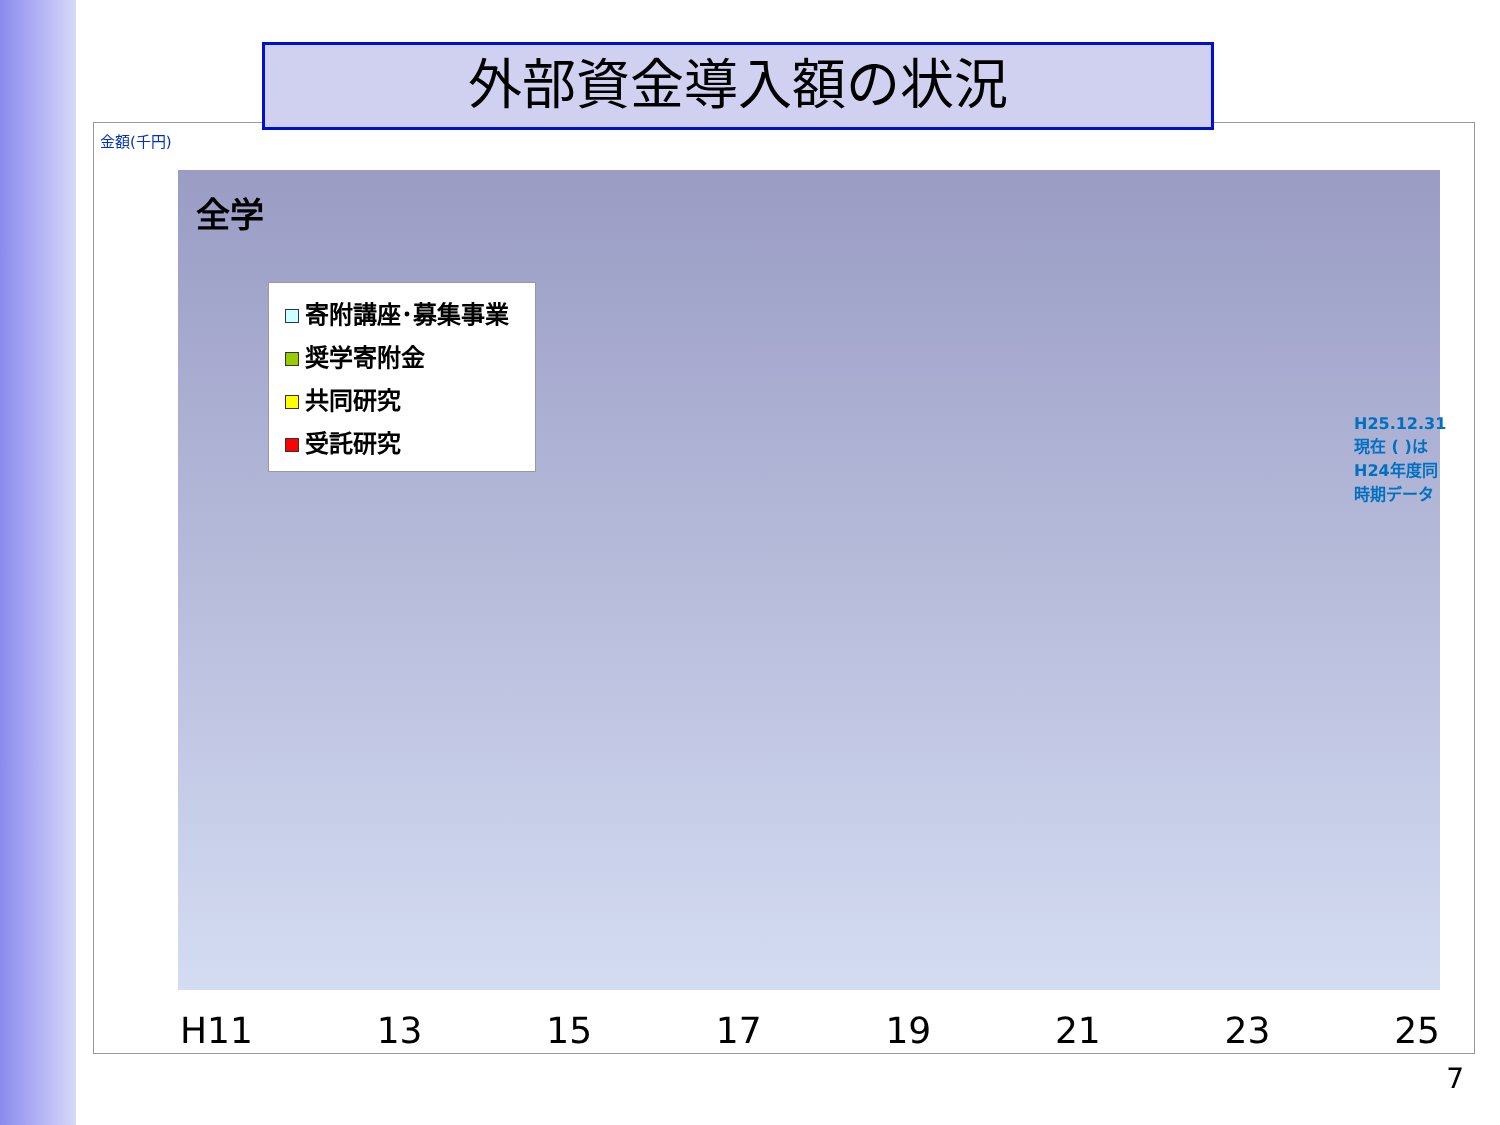外部資金導入額の状況
金額(千円)
全学
寄附講座･募集事業
奨学寄附金
共同研究
受託研究
H25.12.31 現在 ( )はH24年度同時期データ
H11 13 15 17 19 21 23 25
7